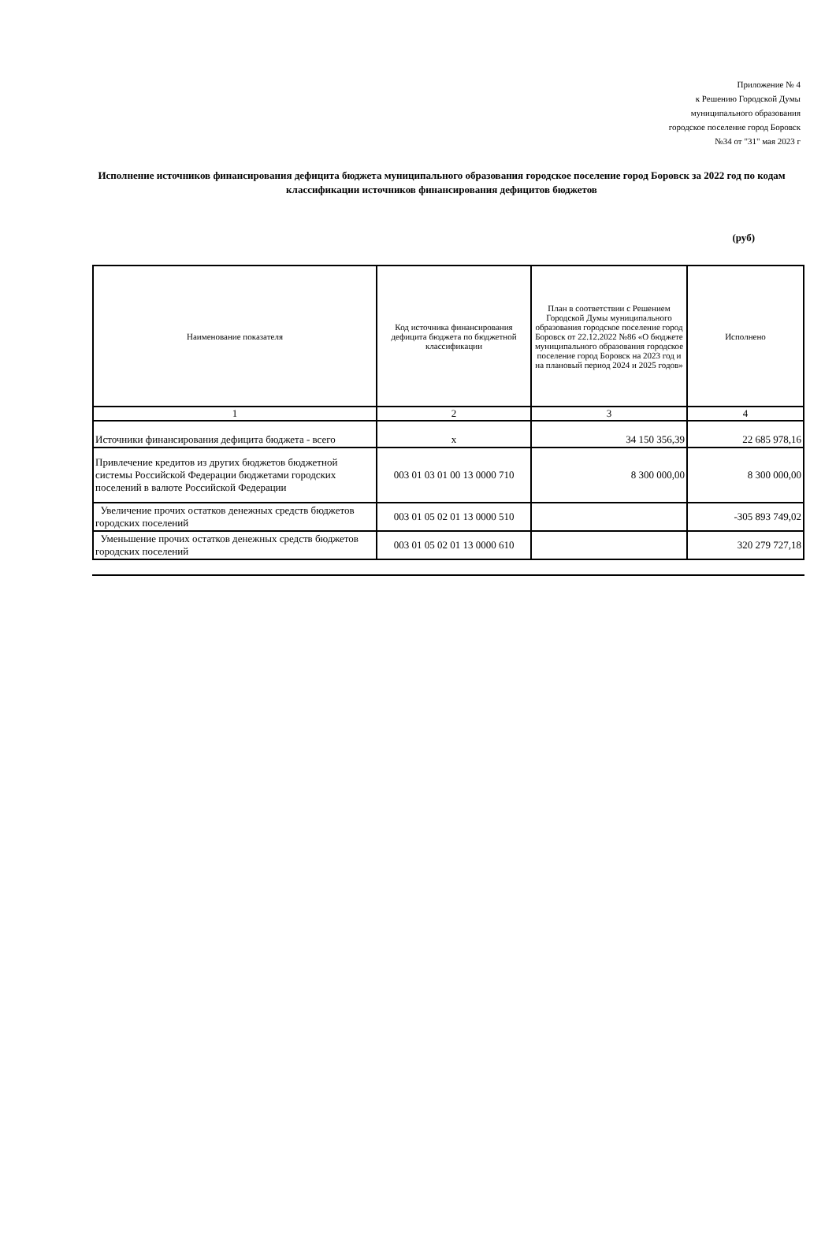Приложение № 4
к Решению Городской Думы
муниципального образования
городское поселение город Боровск
№34 от "31" мая 2023 г
Исполнение источников финансирования дефицита бюджета муниципального образования городское поселение город Боровск за 2022 год по кодам классификации источников финансирования дефицитов бюджетов
(руб)
| Наименование показателя | Код источника финансирования дефицита бюджета по бюджетной классификации | План в соответствии с Решением Городской Думы муниципального образования городское поселение город Боровск от 22.12.2022 №86 «О бюджете муниципального образования городское поселение город Боровск на 2023 год и на плановый период 2024 и 2025 годов» | Исполнено |
| --- | --- | --- | --- |
| 1 | 2 | 3 | 4 |
| Источники финансирования дефицита бюджета - всего | x | 34 150 356,39 | 22 685 978,16 |
| Привлечение кредитов из других бюджетов бюджетной системы Российской Федерации бюджетами городских поселений в валюте Российской Федерации | 003 01 03 01 00 13 0000 710 | 8 300 000,00 | 8 300 000,00 |
| Увеличение прочих остатков денежных средств бюджетов городских поселений | 003 01 05 02 01 13 0000 510 | | -305 893 749,02 |
| Уменьшение прочих остатков денежных средств бюджетов городских поселений | 003 01 05 02 01 13 0000 610 | | 320 279 727,18 |